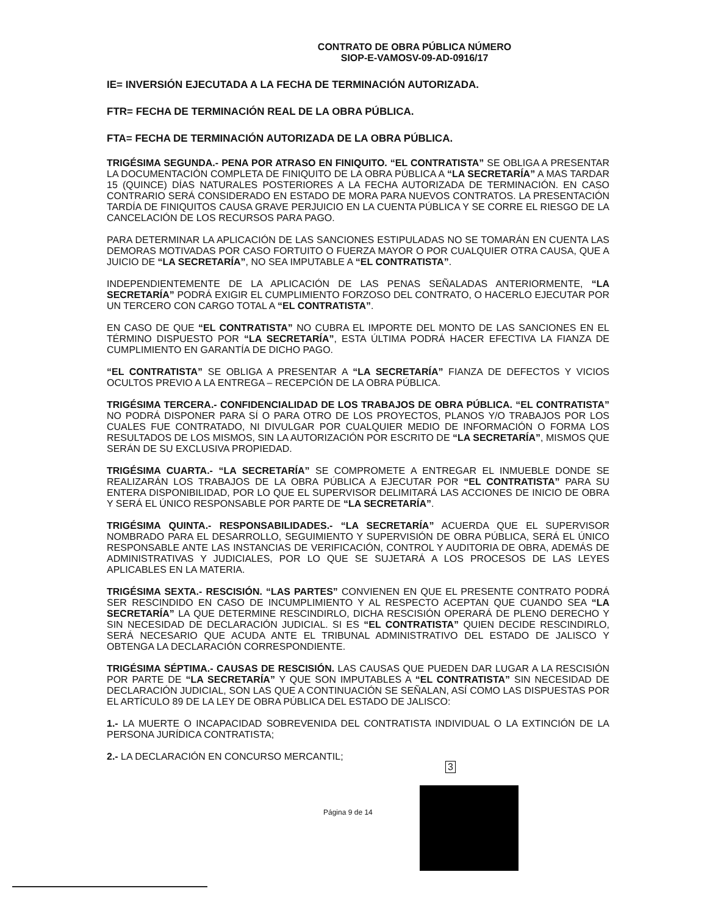CONTRATO DE OBRA PÚBLICA NÚMERO
SIOP-E-VAMOSV-09-AD-0916/17
IE= INVERSIÓN EJECUTADA A LA FECHA DE TERMINACIÓN AUTORIZADA.
FTR= FECHA DE TERMINACIÓN REAL DE LA OBRA PÚBLICA.
FTA= FECHA DE TERMINACIÓN AUTORIZADA DE LA OBRA PÚBLICA.
TRIGÉSIMA SEGUNDA.- PENA POR ATRASO EN FINIQUITO. “EL CONTRATISTA” SE OBLIGA A PRESENTAR LA DOCUMENTACIÓN COMPLETA DE FINIQUITO DE LA OBRA PÚBLICA A “LA SECRETARÍA” A MAS TARDAR 15 (QUINCE) DÍAS NATURALES POSTERIORES A LA FECHA AUTORIZADA DE TERMINACIÓN. EN CASO CONTRARIO SERÁ CONSIDERADO EN ESTADO DE MORA PARA NUEVOS CONTRATOS. LA PRESENTACIÓN TARDÍA DE FINIQUITOS CAUSA GRAVE PERJUICIO EN LA CUENTA PÚBLICA Y SE CORRE EL RIESGO DE LA CANCELACIÓN DE LOS RECURSOS PARA PAGO.
PARA DETERMINAR LA APLICACIÓN DE LAS SANCIONES ESTIPULADAS NO SE TOMARÁN EN CUENTA LAS DEMORAS MOTIVADAS POR CASO FORTUITO O FUERZA MAYOR O POR CUALQUIER OTRA CAUSA, QUE A JUICIO DE “LA SECRETARÍA”, NO SEA IMPUTABLE A “EL CONTRATISTA”.
INDEPENDIENTEMENTE DE LA APLICACIÓN DE LAS PENAS SEÑALADAS ANTERIORMENTE, “LA SECRETARÍA” PODRÁ EXIGIR EL CUMPLIMIENTO FORZOSO DEL CONTRATO, O HACERLO EJECUTAR POR UN TERCERO CON CARGO TOTAL A “EL CONTRATISTA”.
EN CASO DE QUE “EL CONTRATISTA” NO CUBRA EL IMPORTE DEL MONTO DE LAS SANCIONES EN EL TÉRMINO DISPUESTO POR “LA SECRETARÍA”, ESTA ÚLTIMA PODRÁ HACER EFECTIVA LA FIANZA DE CUMPLIMIENTO EN GARANTÍA DE DICHO PAGO.
“EL CONTRATISTA” SE OBLIGA A PRESENTAR A “LA SECRETARÍA” FIANZA DE DEFECTOS Y VICIOS OCULTOS PREVIO A LA ENTREGA – RECEPCIÓN DE LA OBRA PÚBLICA.
TRIGÉSIMA TERCERA.- CONFIDENCIALIDAD DE LOS TRABAJOS DE OBRA PÚBLICA. “EL CONTRATISTA” NO PODRÁ DISPONER PARA SÍ O PARA OTRO DE LOS PROYECTOS, PLANOS Y/O TRABAJOS POR LOS CUALES FUE CONTRATADO, NI DIVULGAR POR CUALQUIER MEDIO DE INFORMACIÓN O FORMA LOS RESULTADOS DE LOS MISMOS, SIN LA AUTORIZACIÓN POR ESCRITO DE “LA SECRETARÍA”, MISMOS QUE SERÁN DE SU EXCLUSIVA PROPIEDAD.
TRIGÉSIMA CUARTA.- “LA SECRETARÍA” SE COMPROMETE A ENTREGAR EL INMUEBLE DONDE SE REALIZARÁN LOS TRABAJOS DE LA OBRA PÚBLICA A EJECUTAR POR “EL CONTRATISTA” PARA SU ENTERA DISPONIBILIDAD, POR LO QUE EL SUPERVISOR DELIMITARÁ LAS ACCIONES DE INICIO DE OBRA Y SERÁ EL ÚNICO RESPONSABLE POR PARTE DE “LA SECRETARÍA”.
TRIGÉSIMA QUINTA.- RESPONSABILIDADES.- “LA SECRETARÍA” ACUERDA QUE EL SUPERVISOR NOMBRADO PARA EL DESARROLLO, SEGUIMIENTO Y SUPERVISIÓN DE OBRA PÚBLICA, SERÁ EL ÚNICO RESPONSABLE ANTE LAS INSTANCIAS DE VERIFICACIÓN, CONTROL Y AUDITORIA DE OBRA, ADEMÁS DE ADMINISTRATIVAS Y JUDICIALES, POR LO QUE SE SUJETARÁ A LOS PROCESOS DE LAS LEYES APLICABLES EN LA MATERIA.
TRIGÉSIMA SEXTA.- RESCISIÓN. “LAS PARTES” CONVIENEN EN QUE EL PRESENTE CONTRATO PODRÁ SER RESCINDIDO EN CASO DE INCUMPLIMIENTO Y AL RESPECTO ACEPTAN QUE CUANDO SEA “LA SECRETARÍA” LA QUE DETERMINE RESCINDIRLO, DICHA RESCISIÓN OPERARÁ DE PLENO DERECHO Y SIN NECESIDAD DE DECLARACIÓN JUDICIAL. SI ES “EL CONTRATISTA” QUIEN DECIDE RESCINDIRLO, SERÁ NECESARIO QUE ACUDA ANTE EL TRIBUNAL ADMINISTRATIVO DEL ESTADO DE JALISCO Y OBTENGA LA DECLARACIÓN CORRESPONDIENTE.
TRIGÉSIMA SÉPTIMA.- CAUSAS DE RESCISIÓN. LAS CAUSAS QUE PUEDEN DAR LUGAR A LA RESCISIÓN POR PARTE DE “LA SECRETARÍA” Y QUE SON IMPUTABLES A “EL CONTRATISTA” SIN NECESIDAD DE DECLARACIÓN JUDICIAL, SON LAS QUE A CONTINUACIÓN SE SEÑALAN, ASÍ COMO LAS DISPUESTAS POR EL ARTÍCULO 89 DE LA LEY DE OBRA PÚBLICA DEL ESTADO DE JALISCO:
1.- LA MUERTE O INCAPACIDAD SOBREVENIDA DEL CONTRATISTA INDIVIDUAL O LA EXTINCIÓN DE LA PERSONA JURÍDICA CONTRATISTA;
2.- LA DECLARACIÓN EN CONCURSO MERCANTIL;
3
Página 9 de 14